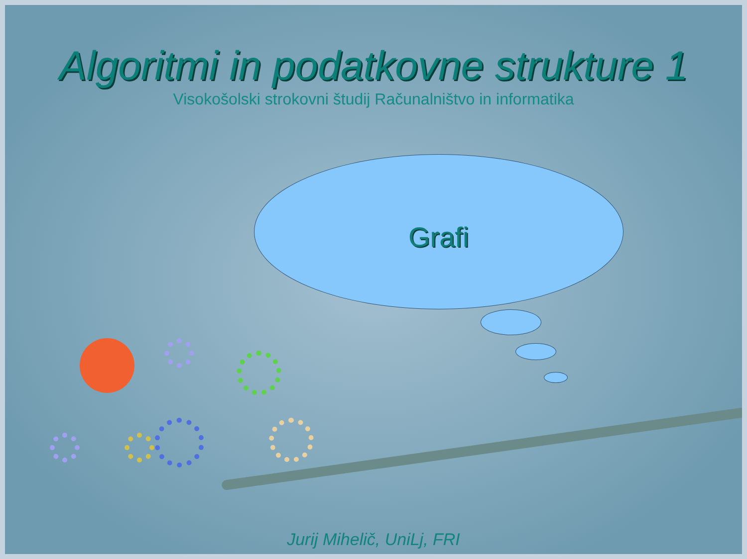Algoritmi in podatkovne strukture 1
Visokošolski strokovni študij Računalništvo in informatika
Grafi
Jurij Mihelič, UniLj, FRI